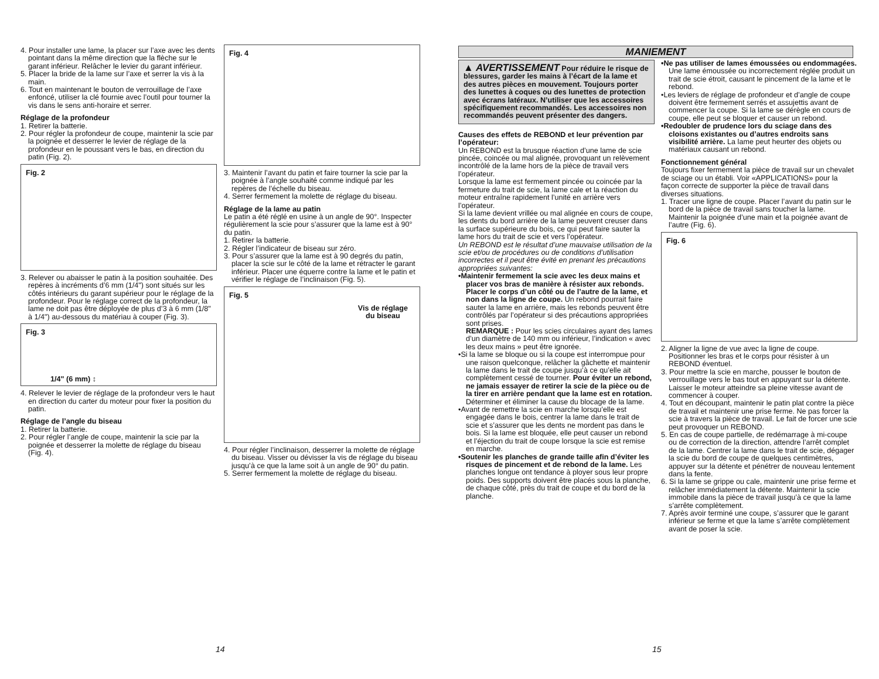4. Pour installer une lame, la placer sur l’axe avec les dents pointant dans la même direction que la flèche sur le garant inférieur. Relâcher le levier du garant inférieur.
5. Placer la bride de la lame sur l’axe et serrer la vis à la main.
6. Tout en maintenant le bouton de verrouillage de l’axe enfoncé, utiliser la clé fournie avec l’outil pour tourner la vis dans le sens anti-horaire et serrer.
Réglage de la profondeur
1. Retirer la batterie.
2. Pour régler la profondeur de coupe, maintenir la scie par la poignée et desserrer le levier de réglage de la profondeur en le poussant vers le bas, en direction du patin (Fig. 2).
Fig. 2
3. Relever ou abaisser le patin à la position souhaitée. Des repères à incréments d’6 mm (1/4") sont situés sur les côtés intérieurs du garant supérieur pour le réglage de la profondeur. Pour le réglage correct de la profondeur, la lame ne doit pas être déployée de plus d’3 à 6 mm (1/8" à 1/4") au-dessous du matériau à couper (Fig. 3).
Fig. 3
1/4" (6 mm) ↕
4. Relever le levier de réglage de la profondeur vers le haut en direction du carter du moteur pour fixer la position du patin.
Réglage de l’angle du biseau
1. Retirer la batterie.
2. Pour régler l’angle de coupe, maintenir la scie par la poignée et desserrer la molette de réglage du biseau (Fig. 4).
Fig. 4
3. Maintenir l’avant du patin et faire tourner la scie par la poignée à l’angle souhaité comme indiqué par les repères de l’échelle du biseau.
4. Serrer fermement la molette de réglage du biseau.
Réglage de la lame au patin
Le patin a été réglé en usine à un angle de 90°. Inspecter régulièrement la scie pour s’assurer que la lame est à 90° du patin.
1. Retirer la batterie.
2. Régler l’indicateur de biseau sur zéro.
3. Pour s’assurer que la lame est à 90 degrés du patin, placer la scie sur le côté de la lame et rétracter le garant inférieur. Placer une équerre contre la lame et le patin et vérifier le réglage de l’inclinaison (Fig. 5).
Fig. 5
Vis de réglage
du biseau
4. Pour régler l’inclinaison, desserrer la molette de réglage du biseau. Visser ou dévisser la vis de réglage du biseau jusqu’à ce que la lame soit à un angle de 90° du patin.
5. Serrer fermement la molette de réglage du biseau.
14
MANIEMENT
▲ AVERTISSEMENT Pour réduire le risque de blessures, garder les mains à l’écart de la lame et des autres pièces en mouvement. Toujours porter des lunettes à coques ou des lunettes de protection avec écrans latéraux. N’utiliser que les accessoires spécifiquement recommandés. Les accessoires non recommandés peuvent présenter des dangers.
Causes des effets de REBOND et leur prévention par l’opérateur:
Un REBOND est la brusque réaction d’une lame de scie pincée, coincée ou mal alignée, provoquant un relèvement incontrôlé de la lame hors de la pièce de travail vers l’opérateur.
Lorsque la lame est fermement pincée ou coincée par la fermeture du trait de scie, la lame cale et la réaction du moteur entraîne rapidement l’unité en arrière vers l’opérateur.
Si la lame devient vrillée ou mal alignée en cours de coupe, les dents du bord arrière de la lame peuvent creuser dans la surface supérieure du bois, ce qui peut faire sauter la lame hors du trait de scie et vers l’opérateur.
Un REBOND est le résultat d’une mauvaise utilisation de la scie et/ou de procédures ou de conditions d’utilisation incorrectes et il peut être évité en prenant les précautions appropriées suivantes:
•Maintenir fermement la scie avec les deux mains et placer vos bras de manière à résister aux rebonds. Placer le corps d’un côté ou de l’autre de la lame, et non dans la ligne de coupe. Un rebond pourrait faire sauter la lame en arrière, mais les rebonds peuvent être contrôlés par l’opérateur si des précautions appropriées sont prises.
REMARQUE : Pour les scies circulaires ayant des lames d’un diamètre de 140 mm ou inférieur, l’indication « avec les deux mains » peut être ignorée.
•Si la lame se bloque ou si la coupe est interrompue pour une raison quelconque, relâcher la gâchette et maintenir la lame dans le trait de coupe jusqu’à ce qu’elle ait complètement cessé de tourner. Pour éviter un rebond, ne jamais essayer de retirer la scie de la pièce ou de la tirer en arrière pendant que la lame est en rotation. Déterminer et éliminer la cause du blocage de la lame.
•Avant de remettre la scie en marche lorsqu’elle est engagée dans le bois, centrer la lame dans le trait de scie et s’assurer que les dents ne mordent pas dans le bois. Si la lame est bloquée, elle peut causer un rebond et l’éjection du trait de coupe lorsque la scie est remise en marche.
•Soutenir les planches de grande taille afin d’éviter les risques de pincement et de rebond de la lame. Les planches longue ont tendance à ployer sous leur propre poids. Des supports doivent être placés sous la planche, de chaque côté, près du trait de coupe et du bord de la planche.
•Ne pas utiliser de lames émoussées ou endommagées. Une lame émoussée ou incorrectement réglée produit un trait de scie étroit, causant le pincement de la lame et le rebond.
•Les leviers de réglage de profondeur et d’angle de coupe doivent être fermement serrés et assujettis avant de commencer la coupe. Si la lame se dérègle en cours de coupe, elle peut se bloquer et causer un rebond.
•Redoubler de prudence lors du sciage dans des cloisons existantes ou d’autres endroits sans visibilité arrière. La lame peut heurter des objets ou matériaux causant un rebond.
Fonctionnement général
Toujours fixer fermement la pièce de travail sur un chevalet de sciage ou un établi. Voir «APPLICATIONS» pour la façon correcte de supporter la pièce de travail dans diverses situations.
1. Tracer une ligne de coupe. Placer l’avant du patin sur le bord de la pièce de travail sans toucher la lame. Maintenir la poignée d’une main et la poignée avant de l’autre (Fig. 6).
Fig. 6
2. Aligner la ligne de vue avec la ligne de coupe. Positionner les bras et le corps pour résister à un REBOND éventuel.
3. Pour mettre la scie en marche, pousser le bouton de verrouillage vers le bas tout en appuyant sur la détente. Laisser le moteur atteindre sa pleine vitesse avant de commencer à couper.
4. Tout en découpant, maintenir le patin plat contre la pièce de travail et maintenir une prise ferme. Ne pas forcer la scie à travers la pièce de travail. Le fait de forcer une scie peut provoquer un REBOND.
5. En cas de coupe partielle, de redémarrage à mi-coupe ou de correction de la direction, attendre l’arrêt complet de la lame. Centrer la lame dans le trait de scie, dégager la scie du bord de coupe de quelques centimètres, appuyer sur la détente et pénétrer de nouveau lentement dans la fente.
6. Si la lame se grippe ou cale, maintenir une prise ferme et relâcher immédiatement la détente. Maintenir la scie immobile dans la pièce de travail jusqu’à ce que la lame s’arrête complètement.
7. Après avoir terminé une coupe, s’assurer que le garant inférieur se ferme et que la lame s’arrête complètement avant de poser la scie.
15